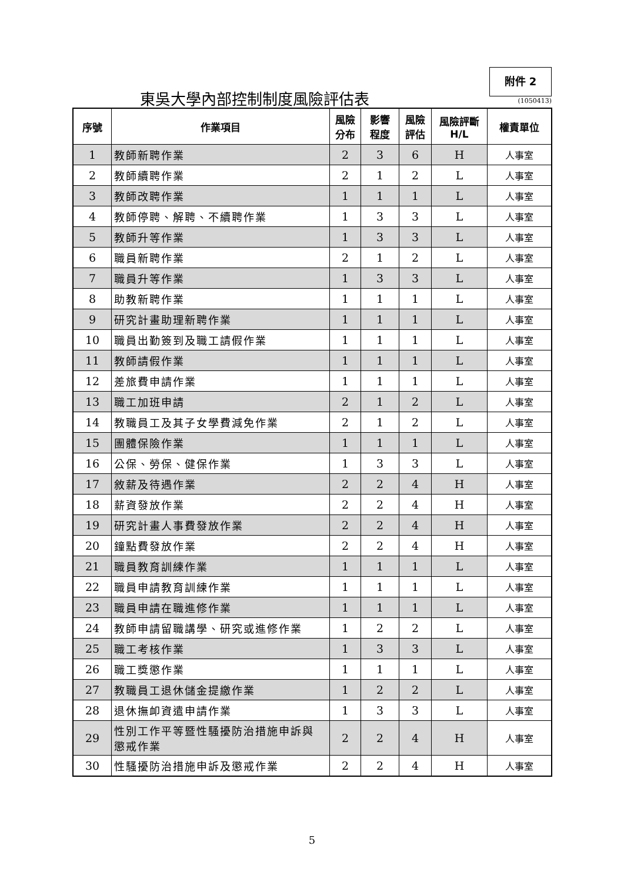附件 2
東吳大學內部控制制度風險評估表 (1050413)
| 序號 | 作業項目 | 風險 分布 | 影響 程度 | 風險 評估 | 風險評斷 H/L | 權責單位 |
| --- | --- | --- | --- | --- | --- | --- |
| 1 | 教師新聘作業 | 2 | 3 | 6 | H | 人事室 |
| 2 | 教師續聘作業 | 2 | 1 | 2 | L | 人事室 |
| 3 | 教師改聘作業 | 1 | 1 | 1 | L | 人事室 |
| 4 | 教師停聘、解聘、不續聘作業 | 1 | 3 | 3 | L | 人事室 |
| 5 | 教師升等作業 | 1 | 3 | 3 | L | 人事室 |
| 6 | 職員新聘作業 | 2 | 1 | 2 | L | 人事室 |
| 7 | 職員升等作業 | 1 | 3 | 3 | L | 人事室 |
| 8 | 助教新聘作業 | 1 | 1 | 1 | L | 人事室 |
| 9 | 研究計畫助理新聘作業 | 1 | 1 | 1 | L | 人事室 |
| 10 | 職員出勤簽到及職工請假作業 | 1 | 1 | 1 | L | 人事室 |
| 11 | 教師請假作業 | 1 | 1 | 1 | L | 人事室 |
| 12 | 差旅費申請作業 | 1 | 1 | 1 | L | 人事室 |
| 13 | 職工加班申請 | 2 | 1 | 2 | L | 人事室 |
| 14 | 教職員工及其子女學費減免作業 | 2 | 1 | 2 | L | 人事室 |
| 15 | 團體保險作業 | 1 | 1 | 1 | L | 人事室 |
| 16 | 公保、勞保、健保作業 | 1 | 3 | 3 | L | 人事室 |
| 17 | 敘薪及待遇作業 | 2 | 2 | 4 | H | 人事室 |
| 18 | 薪資發放作業 | 2 | 2 | 4 | H | 人事室 |
| 19 | 研究計畫人事費發放作業 | 2 | 2 | 4 | H | 人事室 |
| 20 | 鐘點費發放作業 | 2 | 2 | 4 | H | 人事室 |
| 21 | 職員教育訓練作業 | 1 | 1 | 1 | L | 人事室 |
| 22 | 職員申請教育訓練作業 | 1 | 1 | 1 | L | 人事室 |
| 23 | 職員申請在職進修作業 | 1 | 1 | 1 | L | 人事室 |
| 24 | 教師申請留職講學、研究或進修作業 | 1 | 2 | 2 | L | 人事室 |
| 25 | 職工考核作業 | 1 | 3 | 3 | L | 人事室 |
| 26 | 職工獎懲作業 | 1 | 1 | 1 | L | 人事室 |
| 27 | 教職員工退休儲金提繳作業 | 1 | 2 | 2 | L | 人事室 |
| 28 | 退休撫卹資遣申請作業 | 1 | 3 | 3 | L | 人事室 |
| 29 | 性別工作平等暨性騷擾防治措施申訴與 懲戒作業 | 2 | 2 | 4 | H | 人事室 |
| 30 | 性騷擾防治措施申訴及懲戒作業 | 2 | 2 | 4 | H | 人事室 |
5